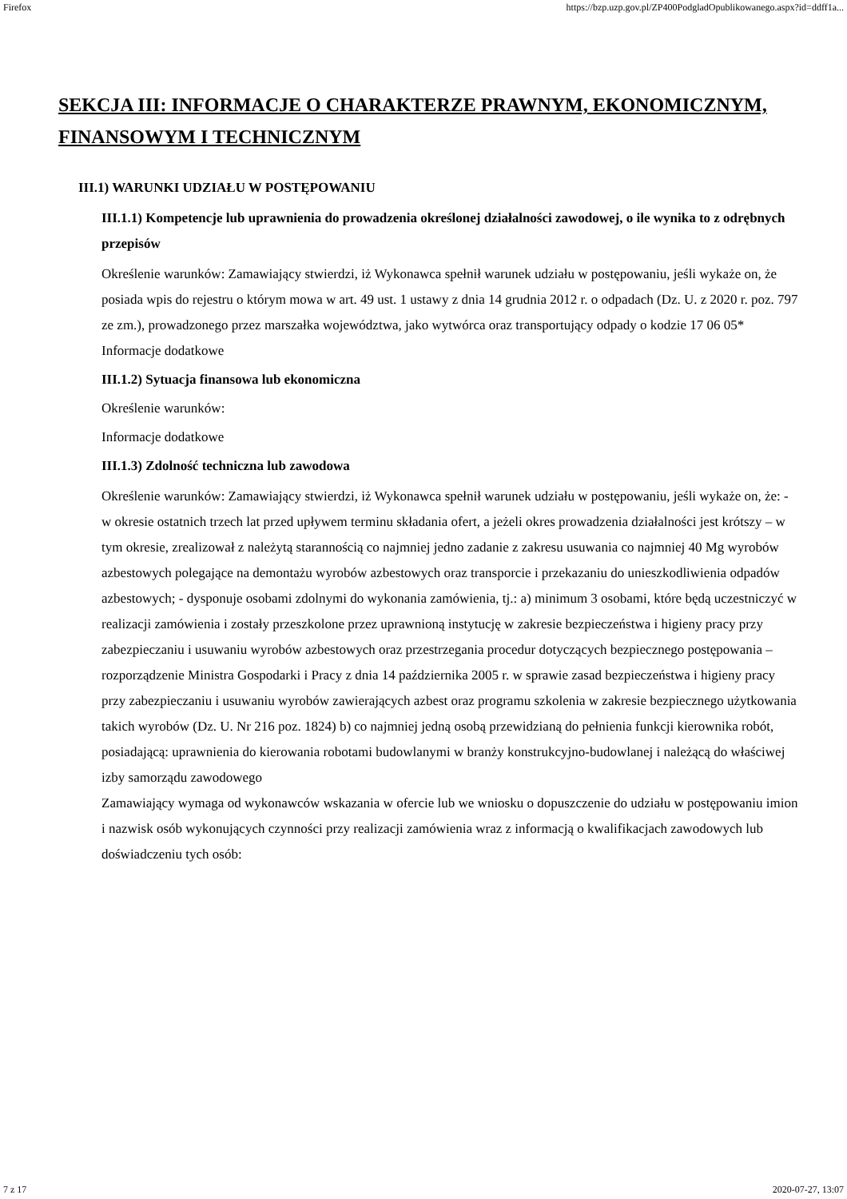Firefox https://bzp.uzp.gov.pl/ZP400PodgladOpublikowanego.aspx?id=ddff1a...
SEKCJA III: INFORMACJE O CHARAKTERZE PRAWNYM, EKONOMICZNYM, FINANSOWYM I TECHNICZNYM
III.1) WARUNKI UDZIAŁU W POSTĘPOWANIU
III.1.1) Kompetencje lub uprawnienia do prowadzenia określonej działalności zawodowej, o ile wynika to z odrębnych przepisów
Określenie warunków: Zamawiający stwierdzi, iż Wykonawca spełnił warunek udziału w postępowaniu, jeśli wykaże on, że posiada wpis do rejestru o którym mowa w art. 49 ust. 1 ustawy z dnia 14 grudnia 2012 r. o odpadach (Dz. U. z 2020 r. poz. 797 ze zm.), prowadzonego przez marszałka województwa, jako wytwórca oraz transportujący odpady o kodzie 17 06 05*
Informacje dodatkowe
III.1.2) Sytuacja finansowa lub ekonomiczna
Określenie warunków:
Informacje dodatkowe
III.1.3) Zdolność techniczna lub zawodowa
Określenie warunków: Zamawiający stwierdzi, iż Wykonawca spełnił warunek udziału w postępowaniu, jeśli wykaże on, że: - w okresie ostatnich trzech lat przed upływem terminu składania ofert, a jeżeli okres prowadzenia działalności jest krótszy – w tym okresie, zrealizował z należytą starannością co najmniej jedno zadanie z zakresu usuwania co najmniej 40 Mg wyrobów azbestowych polegające na demontażu wyrobów azbestowych oraz transporcie i przekazaniu do unieszkodliwienia odpadów azbestowych; - dysponuje osobami zdolnymi do wykonania zamówienia, tj.: a) minimum 3 osobami, które będą uczestniczyć w realizacji zamówienia i zostały przeszkolone przez uprawnioną instytucję w zakresie bezpieczeństwa i higieny pracy przy zabezpieczaniu i usuwaniu wyrobów azbestowych oraz przestrzegania procedur dotyczących bezpiecznego postępowania – rozporządzenie Ministra Gospodarki i Pracy z dnia 14 października 2005 r. w sprawie zasad bezpieczeństwa i higieny pracy przy zabezpieczaniu i usuwaniu wyrobów zawierających azbest oraz programu szkolenia w zakresie bezpiecznego użytkowania takich wyrobów (Dz. U. Nr 216 poz. 1824) b) co najmniej jedną osobą przewidzianą do pełnienia funkcji kierownika robót, posiadającą: uprawnienia do kierowania robotami budowlanymi w branży konstrukcyjno-budowlanej i należącą do właściwej izby samorządu zawodowego
Zamawiający wymaga od wykonawców wskazania w ofercie lub we wniosku o dopuszczenie do udziału w postępowaniu imion i nazwisk osób wykonujących czynności przy realizacji zamówienia wraz z informacją o kwalifikacjach zawodowych lub doświadczeniu tych osób:
7 z 17 2020-07-27, 13:07